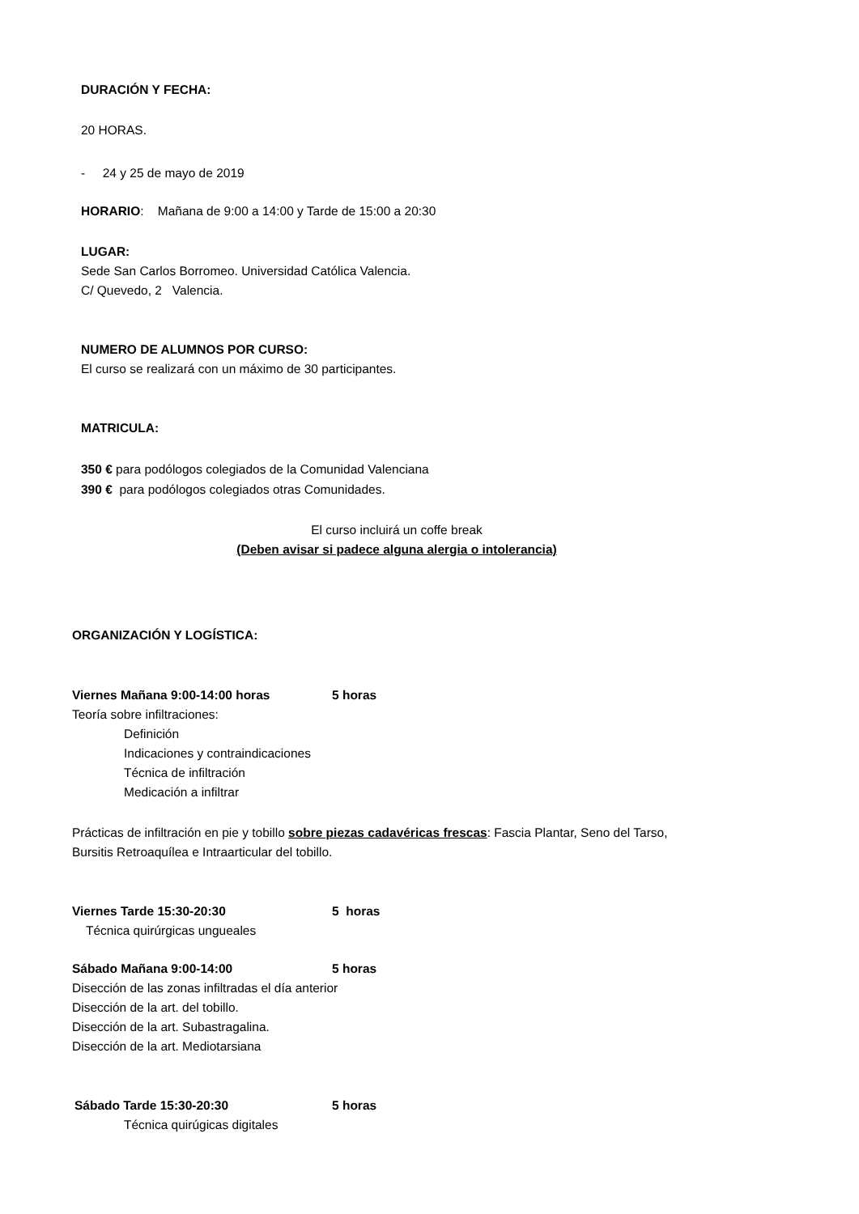DURACIÓN Y FECHA:
20 HORAS.
- 24 y 25 de mayo de 2019
HORARIO: Mañana de 9:00 a 14:00 y Tarde de 15:00 a 20:30
LUGAR:
Sede San Carlos Borromeo. Universidad Católica Valencia.
C/ Quevedo, 2 Valencia.
NUMERO DE ALUMNOS POR CURSO:
El curso se realizará con un máximo de 30 participantes.
MATRICULA:
350 € para podólogos colegiados de la Comunidad Valenciana
390 € para podólogos colegiados otras Comunidades.
El curso incluirá un coffe break
(Deben avisar si padece alguna alergia o intolerancia)
ORGANIZACIÓN Y LOGÍSTICA:
Viernes Mañana 9:00-14:00 horas 5 horas
Teoría sobre infiltraciones:
Definición
Indicaciones y contraindicaciones
Técnica de infiltración
Medicación a infiltrar
Prácticas de infiltración en pie y tobillo sobre piezas cadavéricas frescas: Fascia Plantar, Seno del Tarso,
Bursitis Retroaquílea e Intraarticular del tobillo.
Viernes Tarde 15:30-20:30 5 horas
Técnica quirúrgicas ungueales
Sábado Mañana 9:00-14:00 5 horas
Disección de las zonas infiltradas el día anterior
Disección de la art. del tobillo.
Disección de la art. Subastragalina.
Disección de la art. Mediotarsiana
Sábado Tarde 15:30-20:30 5 horas
Técnica quirúgicas digitales